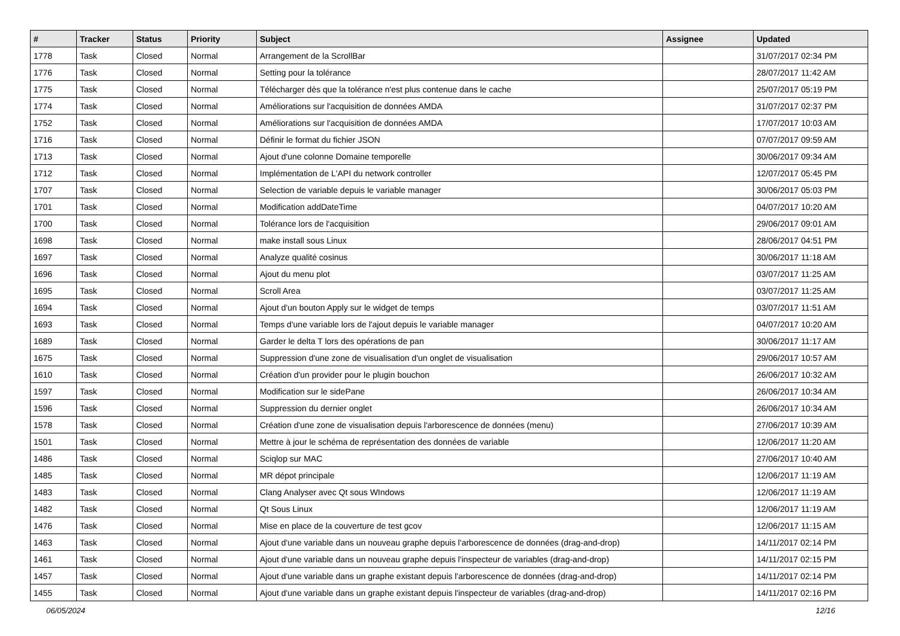| # | Tracker | Status | Priority | Subject | Assignee | Updated |
| --- | --- | --- | --- | --- | --- | --- |
| 1778 | Task | Closed | Normal | Arrangement de la ScrollBar | | 31/07/2017 02:34 PM |
| 1776 | Task | Closed | Normal | Setting pour la tolérance | | 28/07/2017 11:42 AM |
| 1775 | Task | Closed | Normal | Télécharger dès que la tolérance n'est plus contenue dans le cache | | 25/07/2017 05:19 PM |
| 1774 | Task | Closed | Normal | Améliorations sur l'acquisition de données AMDA | | 31/07/2017 02:37 PM |
| 1752 | Task | Closed | Normal | Améliorations sur l'acquisition de données AMDA | | 17/07/2017 10:03 AM |
| 1716 | Task | Closed | Normal | Définir le format du fichier JSON | | 07/07/2017 09:59 AM |
| 1713 | Task | Closed | Normal | Ajout d'une colonne Domaine temporelle | | 30/06/2017 09:34 AM |
| 1712 | Task | Closed | Normal | Implémentation de L'API du network controller | | 12/07/2017 05:45 PM |
| 1707 | Task | Closed | Normal | Selection de variable depuis le variable manager | | 30/06/2017 05:03 PM |
| 1701 | Task | Closed | Normal | Modification addDateTime | | 04/07/2017 10:20 AM |
| 1700 | Task | Closed | Normal | Tolérance lors de l'acquisition | | 29/06/2017 09:01 AM |
| 1698 | Task | Closed | Normal | make install sous Linux | | 28/06/2017 04:51 PM |
| 1697 | Task | Closed | Normal | Analyze qualité cosinus | | 30/06/2017 11:18 AM |
| 1696 | Task | Closed | Normal | Ajout du menu plot | | 03/07/2017 11:25 AM |
| 1695 | Task | Closed | Normal | Scroll Area | | 03/07/2017 11:25 AM |
| 1694 | Task | Closed | Normal | Ajout d'un bouton Apply sur le widget de temps | | 03/07/2017 11:51 AM |
| 1693 | Task | Closed | Normal | Temps d'une variable lors de l'ajout depuis le variable manager | | 04/07/2017 10:20 AM |
| 1689 | Task | Closed | Normal | Garder le delta T lors des opérations de pan | | 30/06/2017 11:17 AM |
| 1675 | Task | Closed | Normal | Suppression d'une zone de visualisation d'un onglet de visualisation | | 29/06/2017 10:57 AM |
| 1610 | Task | Closed | Normal | Création d'un provider pour le plugin bouchon | | 26/06/2017 10:32 AM |
| 1597 | Task | Closed | Normal | Modification sur le sidePane | | 26/06/2017 10:34 AM |
| 1596 | Task | Closed | Normal | Suppression du dernier onglet | | 26/06/2017 10:34 AM |
| 1578 | Task | Closed | Normal | Création d'une zone de visualisation depuis l'arborescence de données (menu) | | 27/06/2017 10:39 AM |
| 1501 | Task | Closed | Normal | Mettre à jour le schéma de représentation des données de variable | | 12/06/2017 11:20 AM |
| 1486 | Task | Closed | Normal | Sciqlop sur MAC | | 27/06/2017 10:40 AM |
| 1485 | Task | Closed | Normal | MR dépot principale | | 12/06/2017 11:19 AM |
| 1483 | Task | Closed | Normal | Clang Analyser avec Qt sous WIndows | | 12/06/2017 11:19 AM |
| 1482 | Task | Closed | Normal | Qt Sous Linux | | 12/06/2017 11:19 AM |
| 1476 | Task | Closed | Normal | Mise en place de la couverture de test gcov | | 12/06/2017 11:15 AM |
| 1463 | Task | Closed | Normal | Ajout d'une variable dans un nouveau graphe depuis l'arborescence de données (drag-and-drop) | | 14/11/2017 02:14 PM |
| 1461 | Task | Closed | Normal | Ajout d'une variable dans un nouveau graphe depuis l'inspecteur de variables (drag-and-drop) | | 14/11/2017 02:15 PM |
| 1457 | Task | Closed | Normal | Ajout d'une variable dans un graphe existant depuis l'arborescence de données (drag-and-drop) | | 14/11/2017 02:14 PM |
| 1455 | Task | Closed | Normal | Ajout d'une variable dans un graphe existant depuis l'inspecteur de variables (drag-and-drop) | | 14/11/2017 02:16 PM |
06/05/2024 12/16